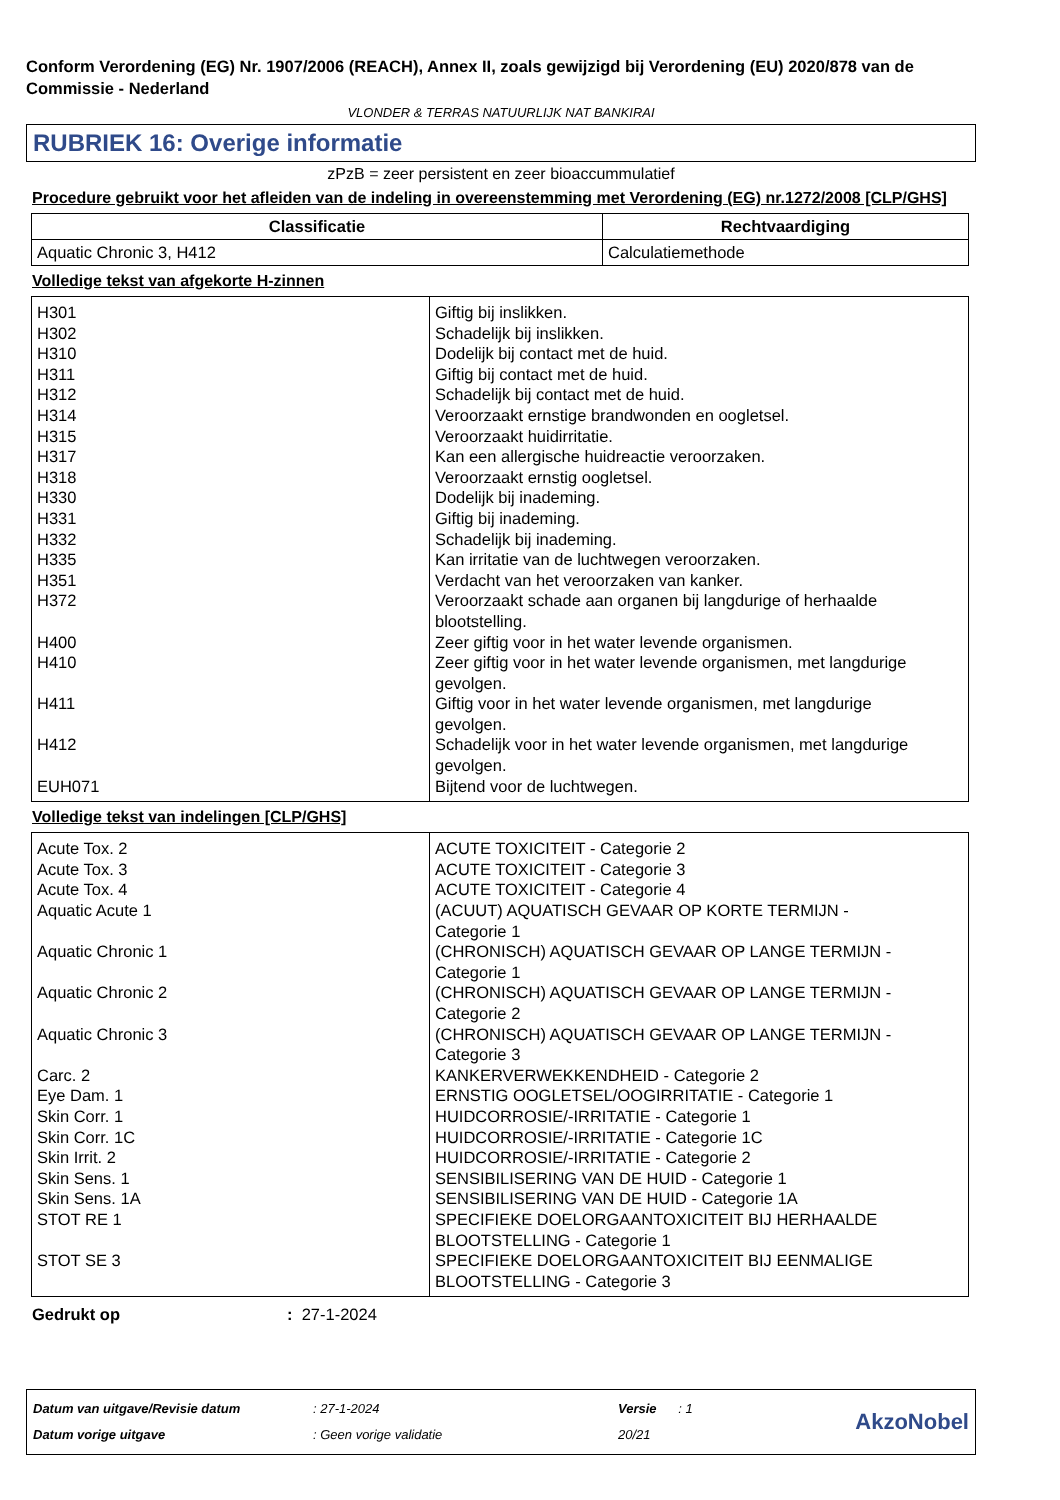Conform Verordening (EG) Nr. 1907/2006 (REACH), Annex II, zoals gewijzigd bij Verordening (EU) 2020/878 van de Commissie - Nederland
VLONDER & TERRAS NATUURLIJK NAT BANKIRAI
RUBRIEK 16: Overige informatie
zPzB = zeer persistent en zeer bioaccummulatief
Procedure gebruikt voor het afleiden van de indeling in overeenstemming met Verordening (EG) nr.1272/2008 [CLP/GHS]
| Classificatie | Rechtvaardiging |
| --- | --- |
| Aquatic Chronic 3, H412 | Calculatiemethode |
Volledige tekst van afgekorte H-zinnen
| H301 H302 H310 H311 H312 H314 H315 H317 H318 H330 H331 H332 H335 H351 H372 H400 H410 H411 H412 EUH071 | Giftig bij inslikken. Schadelijk bij inslikken. Dodelijk bij contact met de huid. Giftig bij contact met de huid. Schadelijk bij contact met de huid. Veroorzaakt ernstige brandwonden en oogletsel. Veroorzaakt huidirritatie. Kan een allergische huidreactie veroorzaken. Veroorzaakt ernstig oogletsel. Dodelijk bij inademing. Giftig bij inademing. Schadelijk bij inademing. Kan irritatie van de luchtwegen veroorzaken. Verdacht van het veroorzaken van kanker. Veroorzaakt schade aan organen bij langdurige of herhaalde blootstelling. Zeer giftig voor in het water levende organismen. Zeer giftig voor in het water levende organismen, met langdurige gevolgen. Giftig voor in het water levende organismen, met langdurige gevolgen. Schadelijk voor in het water levende organismen, met langdurige gevolgen. Bijtend voor de luchtwegen. |
Volledige tekst van indelingen [CLP/GHS]
| Acute Tox. 2 Acute Tox. 3 Acute Tox. 4 Aquatic Acute 1 Aquatic Chronic 1 Aquatic Chronic 2 Aquatic Chronic 3 Carc. 2 Eye Dam. 1 Skin Corr. 1 Skin Corr. 1C Skin Irrit. 2 Skin Sens. 1 Skin Sens. 1A STOT RE 1 STOT SE 3 | ACUTE TOXICITEIT - Categorie 2 ACUTE TOXICITEIT - Categorie 3 ACUTE TOXICITEIT - Categorie 4 (ACUUT) AQUATISCH GEVAAR OP KORTE TERMIJN - Categorie 1 (CHRONISCH) AQUATISCH GEVAAR OP LANGE TERMIJN - Categorie 1 (CHRONISCH) AQUATISCH GEVAAR OP LANGE TERMIJN - Categorie 2 (CHRONISCH) AQUATISCH GEVAAR OP LANGE TERMIJN - Categorie 3 KANKERVERWEKKENDHEID - Categorie 2 ERNSTIG OOGLETSEL/OOGIRRITATIE - Categorie 1 HUIDCORROSIE/-IRRITATIE - Categorie 1 HUIDCORROSIE/-IRRITATIE - Categorie 1C HUIDCORROSIE/-IRRITATIE - Categorie 2 SENSIBILISERING VAN DE HUID - Categorie 1 SENSIBILISERING VAN DE HUID - Categorie 1A SPECIFIEKE DOELORGAANTOXICITEIT BIJ HERHAALDE BLOOTSTELLING - Categorie 1 SPECIFIEKE DOELORGAANTOXICITEIT BIJ EENMALIGE BLOOTSTELLING - Categorie 3 |
Gedrukt op: 27-1-2024
Datum van uitgave/Revisie datum
Datum vorige uitgave
: 27-1-2024
: Geen vorige validatie
Versie : 1
20/21
AkzoNobel